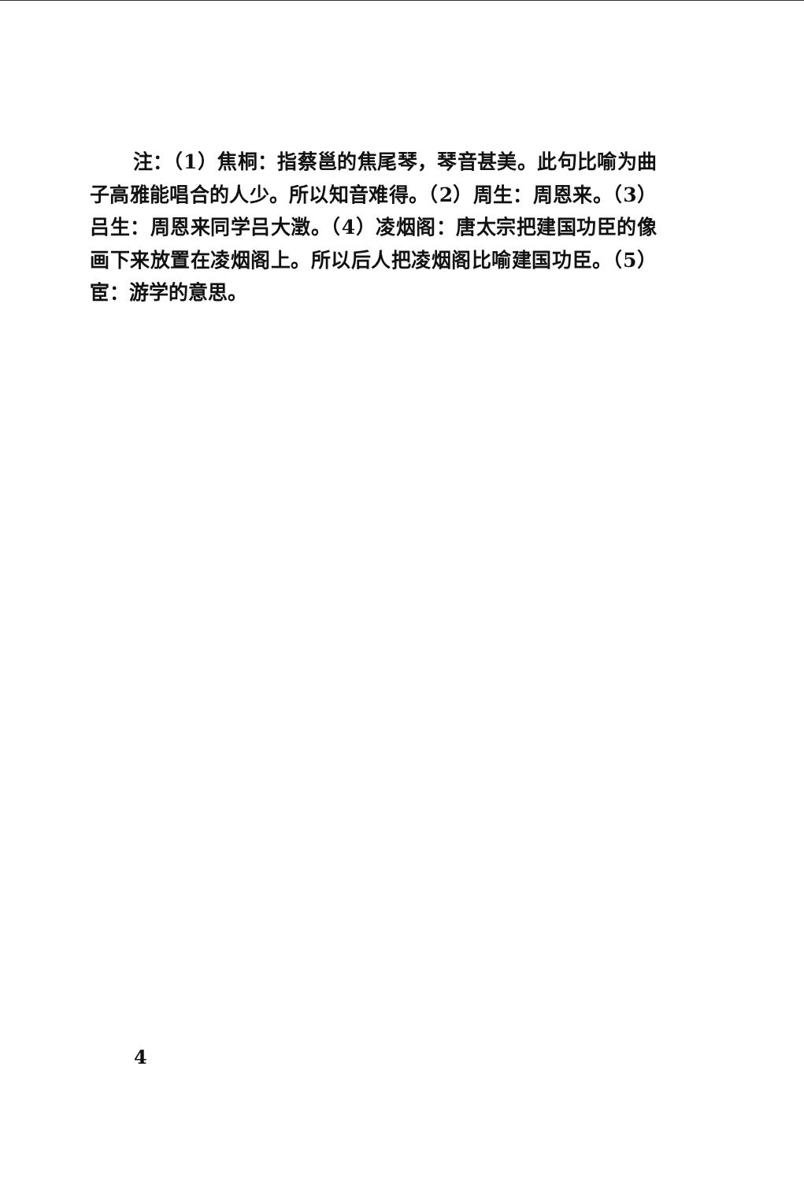注：（1）焦桐：指蔡邕的焦尾琴，琴音甚美。此句比喻为曲子高雅能唱合的人少。所以知音难得。（2）周生：周恩来。（3）吕生：周恩来同学吕大澂。（4）凌烟阁：唐太宗把建国功臣的像画下来放置在凌烟阁上。所以后人把凌烟阁比喻建国功臣。（5）宦：游学的意思。
4